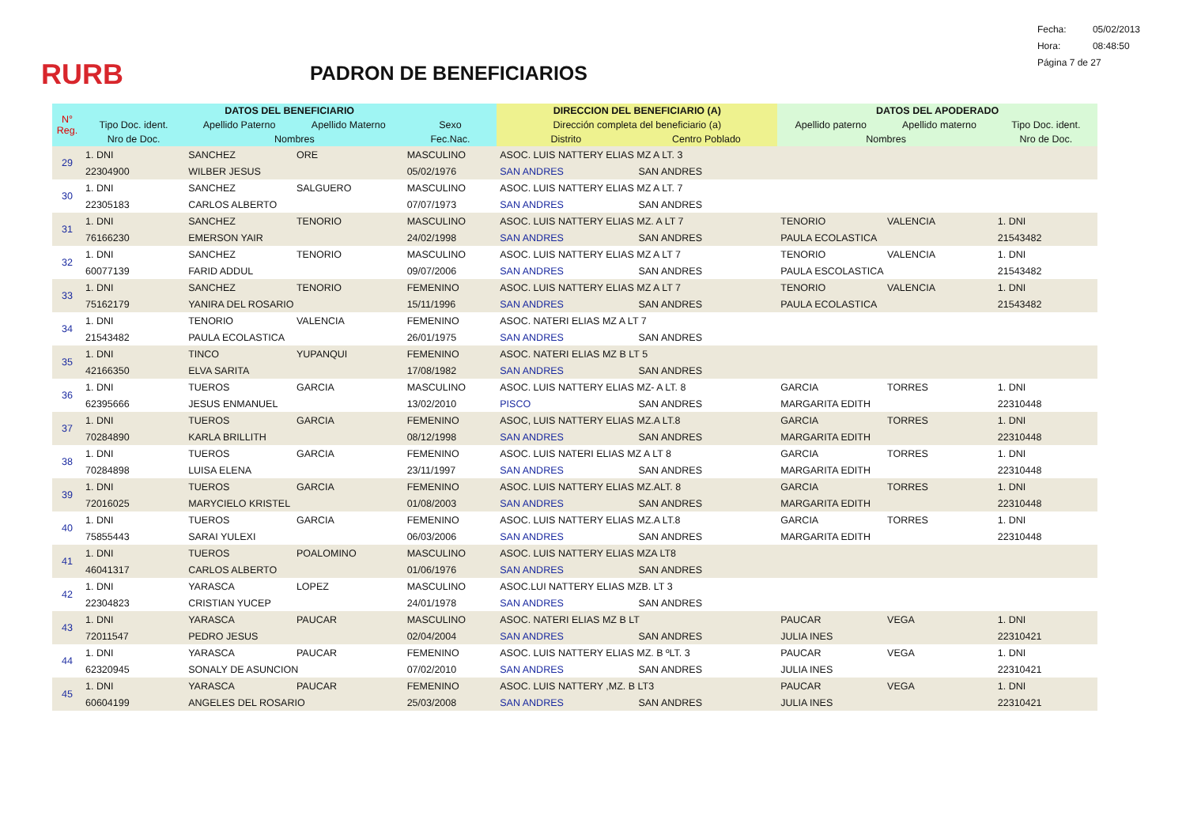RURB
PADRON DE BENEFICIARIOS
Fecha: 05/02/2013
Hora: 08:48:50
Página 7 de 27
| N° Reg. | DATOS DEL BENEFICIARIO | | | | DIRECCION DEL BENEFICIARIO (A) | | DATOS DEL APODERADO | | |
| --- | --- | --- | --- | --- | --- | --- | --- | --- | --- |
| | Tipo Doc. ident. | Apellido Paterno | Apellido Materno | Sexo | Dirección completa del beneficiario (a) | | Apellido paterno | Apellido materno | Tipo Doc. ident. |
| | Nro de Doc. | Nombres | | Fec.Nac. | Distrito | Centro Poblado | Nombres | | Nro de Doc. |
| 29 | 1. DNI | SANCHEZ | ORE | MASCULINO | ASOC. LUIS NATTERY ELIAS MZ A LT. 3 | | | | |
| | 22304900 | WILBER JESUS | | 05/02/1976 | SAN ANDRES | SAN ANDRES | | | |
| 30 | 1. DNI | SANCHEZ | SALGUERO | MASCULINO | ASOC. LUIS NATTERY ELIAS MZ A LT. 7 | | | | |
| | 22305183 | CARLOS ALBERTO | | 07/07/1973 | SAN ANDRES | SAN ANDRES | | | |
| 31 | 1. DNI | SANCHEZ | TENORIO | MASCULINO | ASOC. LUIS NATTERY ELIAS MZ. A LT 7 | | TENORIO | VALENCIA | 1. DNI |
| | 76166230 | EMERSON YAIR | | 24/02/1998 | SAN ANDRES | SAN ANDRES | PAULA ECOLASTICA | | 21543482 |
| 32 | 1. DNI | SANCHEZ | TENORIO | MASCULINO | ASOC. LUIS NATTERY ELIAS MZ A LT 7 | | TENORIO | VALENCIA | 1. DNI |
| | 60077139 | FARID ADDUL | | 09/07/2006 | SAN ANDRES | SAN ANDRES | PAULA ESCOLASTICA | | 21543482 |
| 33 | 1. DNI | SANCHEZ | TENORIO | FEMENINO | ASOC. LUIS NATTERY ELIAS MZ A LT 7 | | TENORIO | VALENCIA | 1. DNI |
| | 75162179 | YANIRA DEL ROSARIO | | 15/11/1996 | SAN ANDRES | SAN ANDRES | PAULA ECOLASTICA | | 21543482 |
| 34 | 1. DNI | TENORIO | VALENCIA | FEMENINO | ASOC. NATERI ELIAS MZ A LT 7 | | | | |
| | 21543482 | PAULA ECOLASTICA | | 26/01/1975 | SAN ANDRES | SAN ANDRES | | | |
| 35 | 1. DNI | TINCO | YUPANQUI | FEMENINO | ASOC. NATERI ELIAS MZ B LT 5 | | | | |
| | 42166350 | ELVA SARITA | | 17/08/1982 | SAN ANDRES | SAN ANDRES | | | |
| 36 | 1. DNI | TUEROS | GARCIA | MASCULINO | ASOC. LUIS NATTERY ELIAS MZ- A LT. 8 | | GARCIA | TORRES | 1. DNI |
| | 62395666 | JESUS ENMANUEL | | 13/02/2010 | PISCO | SAN ANDRES | MARGARITA EDITH | | 22310448 |
| 37 | 1. DNI | TUEROS | GARCIA | FEMENINO | ASOC, LUIS NATTERY ELIAS MZ.A LT.8 | | GARCIA | TORRES | 1. DNI |
| | 70284890 | KARLA BRILLITH | | 08/12/1998 | SAN ANDRES | SAN ANDRES | MARGARITA EDITH | | 22310448 |
| 38 | 1. DNI | TUEROS | GARCIA | FEMENINO | ASOC. LUIS NATERI ELIAS MZ A LT 8 | | GARCIA | TORRES | 1. DNI |
| | 70284898 | LUISA ELENA | | 23/11/1997 | SAN ANDRES | SAN ANDRES | MARGARITA EDITH | | 22310448 |
| 39 | 1. DNI | TUEROS | GARCIA | FEMENINO | ASOC. LUIS NATTERY ELIAS MZ.ALT. 8 | | GARCIA | TORRES | 1. DNI |
| | 72016025 | MARYCIELO KRISTEL | | 01/08/2003 | SAN ANDRES | SAN ANDRES | MARGARITA EDITH | | 22310448 |
| 40 | 1. DNI | TUEROS | GARCIA | FEMENINO | ASOC. LUIS NATTERY ELIAS MZ.A LT.8 | | GARCIA | TORRES | 1. DNI |
| | 75855443 | SARAI YULEXI | | 06/03/2006 | SAN ANDRES | SAN ANDRES | MARGARITA EDITH | | 22310448 |
| 41 | 1. DNI | TUEROS | POALOMINO | MASCULINO | ASOC. LUIS NATTERY ELIAS MZA LT8 | | | | |
| | 46041317 | CARLOS ALBERTO | | 01/06/1976 | SAN ANDRES | SAN ANDRES | | | |
| 42 | 1. DNI | YARASCA | LOPEZ | MASCULINO | ASOC.LUI NATTERY ELIAS MZB. LT 3 | | | | |
| | 22304823 | CRISTIAN YUCEP | | 24/01/1978 | SAN ANDRES | SAN ANDRES | | | |
| 43 | 1. DNI | YARASCA | PAUCAR | MASCULINO | ASOC. NATERI ELIAS MZ B LT | | PAUCAR | VEGA | 1. DNI |
| | 72011547 | PEDRO JESUS | | 02/04/2004 | SAN ANDRES | SAN ANDRES | JULIA INES | | 22310421 |
| 44 | 1. DNI | YARASCA | PAUCAR | FEMENINO | ASOC. LUIS NATTERY ELIAS MZ. B ºLT. 3 | | PAUCAR | VEGA | 1. DNI |
| | 62320945 | SONALY DE ASUNCION | | 07/02/2010 | SAN ANDRES | SAN ANDRES | JULIA INES | | 22310421 |
| 45 | 1. DNI | YARASCA | PAUCAR | FEMENINO | ASOC. LUIS NATTERY ,MZ. B LT3 | | PAUCAR | VEGA | 1. DNI |
| | 60604199 | ANGELES DEL ROSARIO | | 25/03/2008 | SAN ANDRES | SAN ANDRES | JULIA INES | | 22310421 |